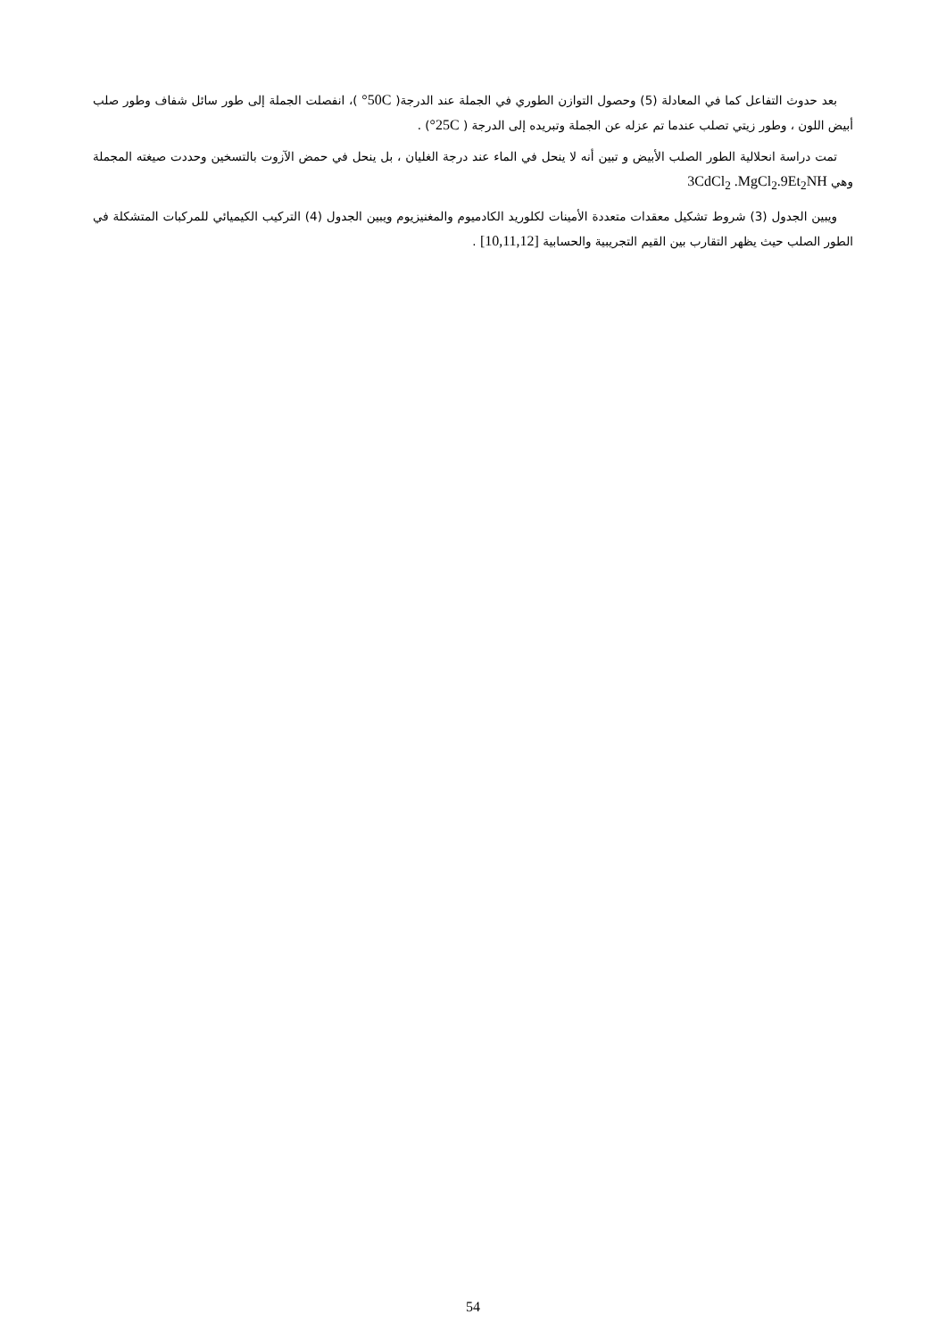بعد حدوث التفاعل كما في المعادلة (5) وحصول التوازن الطوري في الجملة عند الدرجة( 50C° )، انفصلت الجملة إلى طور سائل شفاف وطور صلب أبيض اللون ، وطور زيتي تصلب عندما تم عزله عن الجملة وتبريده إلى الدرجة ( 25C°) .
تمت دراسة انحلالية الطور الصلب الأبيض و تبين أنه لا ينحل في الماء عند درجة الغليان ، بل ينحل في حمض الآزوت بالتسخين وحددت صيغته المجملة وهي 3CdCl<sub>2</sub> .MgCl<sub>2</sub>.9Et<sub>2</sub>NH
ويبين الجدول (3) شروط تشكيل معقدات متعددة الأمينات لكلوريد الكادميوم والمغنيزيوم ويبين الجدول (4) التركيب الكيميائي للمركبات المتشكلة في الطور الصلب حيث يظهر التقارب بين القيم التجريبية والحسابية [10,11,12] .
54